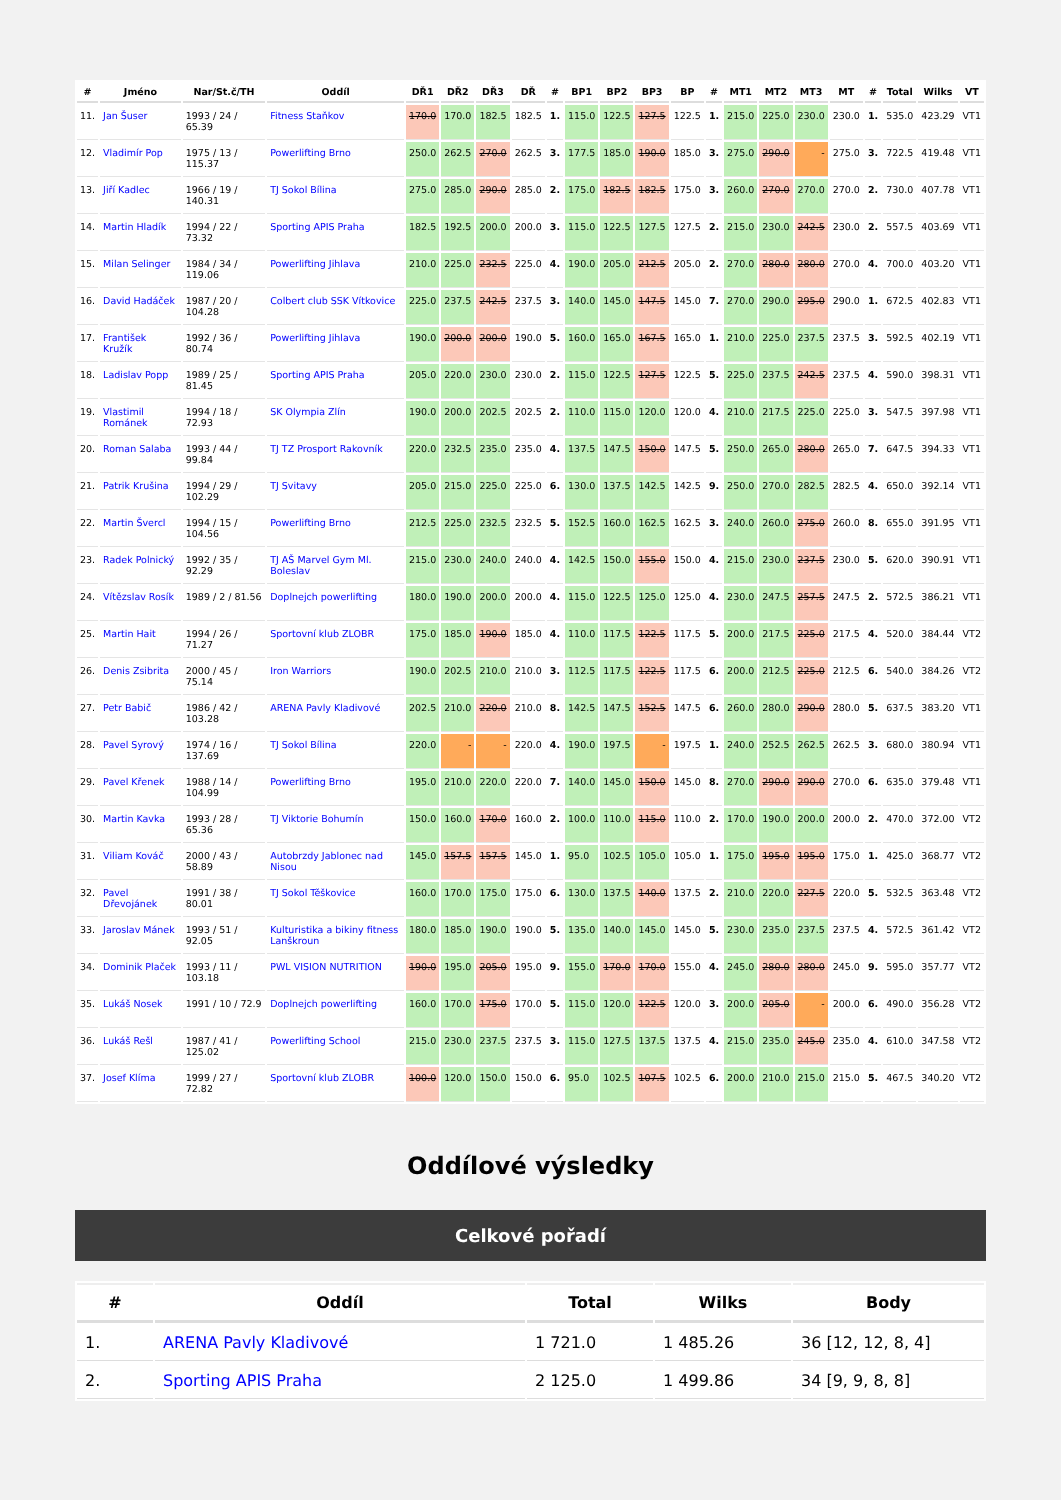| # | Jméno | Nar/St.č/TH | Oddíl | DŘ1 | DŘ2 | DŘ3 | DŘ | # | BP1 | BP2 | BP3 | BP | # | MT1 | MT2 | MT3 | MT | # | Total | Wilks | VT |
| --- | --- | --- | --- | --- | --- | --- | --- | --- | --- | --- | --- | --- | --- | --- | --- | --- | --- | --- | --- | --- | --- |
| 11. | Jan Šuser | 1993 / 24 / 65.39 | Fitness Staňkov | 170.0 | 170.0 | 182.5 | 182.5 | 1. | 115.0 | 122.5 | 127.5 | 122.5 | 1. | 215.0 | 225.0 | 230.0 | 230.0 | 1. | 535.0 | 423.29 | VT1 |
| 12. | Vladimír Pop | 1975 / 13 / 115.37 | Powerlifting Brno | 250.0 | 262.5 | 270.0 | 262.5 | 3. | 177.5 | 185.0 | 190.0 | 185.0 | 3. | 275.0 | 290.0 | - | 275.0 | 3. | 722.5 | 419.48 | VT1 |
| 13. | Jiří Kadlec | 1966 / 19 / 140.31 | TJ Sokol Bílina | 275.0 | 285.0 | 290.0 | 285.0 | 2. | 175.0 | 182.5 | 182.5 | 175.0 | 3. | 260.0 | 270.0 | 270.0 | 270.0 | 2. | 730.0 | 407.78 | VT1 |
| 14. | Martin Hladík | 1994 / 22 / 73.32 | Sporting APIS Praha | 182.5 | 192.5 | 200.0 | 200.0 | 3. | 115.0 | 122.5 | 127.5 | 127.5 | 2. | 215.0 | 230.0 | 242.5 | 230.0 | 2. | 557.5 | 403.69 | VT1 |
| 15. | Milan Selinger | 1984 / 34 / 119.06 | Powerlifting Jihlava | 210.0 | 225.0 | 232.5 | 225.0 | 4. | 190.0 | 205.0 | 212.5 | 205.0 | 2. | 270.0 | 280.0 | 280.0 | 270.0 | 4. | 700.0 | 403.20 | VT1 |
| 16. | David Hadáček | 1987 / 20 / 104.28 | Colbert club SSK Vítkovice | 225.0 | 237.5 | 242.5 | 237.5 | 3. | 140.0 | 145.0 | 147.5 | 145.0 | 7. | 270.0 | 290.0 | 295.0 | 290.0 | 1. | 672.5 | 402.83 | VT1 |
| 17. | František Kružík | 1992 / 36 / 80.74 | Powerlifting Jihlava | 190.0 | 200.0 | 200.0 | 190.0 | 5. | 160.0 | 165.0 | 167.5 | 165.0 | 1. | 210.0 | 225.0 | 237.5 | 237.5 | 3. | 592.5 | 402.19 | VT1 |
| 18. | Ladislav Popp | 1989 / 25 / 81.45 | Sporting APIS Praha | 205.0 | 220.0 | 230.0 | 230.0 | 2. | 115.0 | 122.5 | 127.5 | 122.5 | 5. | 225.0 | 237.5 | 242.5 | 237.5 | 4. | 590.0 | 398.31 | VT1 |
| 19. | Vlastimil Románek | 1994 / 18 / 72.93 | SK Olympia Zlín | 190.0 | 200.0 | 202.5 | 202.5 | 2. | 110.0 | 115.0 | 120.0 | 120.0 | 4. | 210.0 | 217.5 | 225.0 | 225.0 | 3. | 547.5 | 397.98 | VT1 |
| 20. | Roman Salaba | 1993 / 44 / 99.84 | TJ TZ Prosport Rakovník | 220.0 | 232.5 | 235.0 | 235.0 | 4. | 137.5 | 147.5 | 150.0 | 147.5 | 5. | 250.0 | 265.0 | 280.0 | 265.0 | 7. | 647.5 | 394.33 | VT1 |
| 21. | Patrik Krušina | 1994 / 29 / 102.29 | TJ Svitavy | 205.0 | 215.0 | 225.0 | 225.0 | 6. | 130.0 | 137.5 | 142.5 | 142.5 | 9. | 250.0 | 270.0 | 282.5 | 282.5 | 4. | 650.0 | 392.14 | VT1 |
| 22. | Martin Švercl | 1994 / 15 / 104.56 | Powerlifting Brno | 212.5 | 225.0 | 232.5 | 232.5 | 5. | 152.5 | 160.0 | 162.5 | 162.5 | 3. | 240.0 | 260.0 | 275.0 | 260.0 | 8. | 655.0 | 391.95 | VT1 |
| 23. | Radek Polnický | 1992 / 35 / 92.29 | TJ AŠ Marvel Gym Ml. Boleslav | 215.0 | 230.0 | 240.0 | 240.0 | 4. | 142.5 | 150.0 | 155.0 | 150.0 | 4. | 215.0 | 230.0 | 237.5 | 230.0 | 5. | 620.0 | 390.91 | VT1 |
| 24. | Vítězslav Rosík | 1989 / 2 / 81.56 | Doplnejch powerlifting | 180.0 | 190.0 | 200.0 | 200.0 | 4. | 115.0 | 122.5 | 125.0 | 125.0 | 4. | 230.0 | 247.5 | 257.5 | 247.5 | 2. | 572.5 | 386.21 | VT1 |
| 25. | Martin Hait | 1994 / 26 / 71.27 | Sportovní klub ZLOBR | 175.0 | 185.0 | 190.0 | 185.0 | 4. | 110.0 | 117.5 | 122.5 | 117.5 | 5. | 200.0 | 217.5 | 225.0 | 217.5 | 4. | 520.0 | 384.44 | VT2 |
| 26. | Denis Zsibrita | 2000 / 45 / 75.14 | Iron Warriors | 190.0 | 202.5 | 210.0 | 210.0 | 3. | 112.5 | 117.5 | 122.5 | 117.5 | 6. | 200.0 | 212.5 | 225.0 | 212.5 | 6. | 540.0 | 384.26 | VT2 |
| 27. | Petr Babič | 1986 / 42 / 103.28 | ARENA Pavly Kladivové | 202.5 | 210.0 | 220.0 | 210.0 | 8. | 142.5 | 147.5 | 152.5 | 147.5 | 6. | 260.0 | 280.0 | 290.0 | 280.0 | 5. | 637.5 | 383.20 | VT1 |
| 28. | Pavel Syrový | 1974 / 16 / 137.69 | TJ Sokol Bílina | 220.0 | - | - | 220.0 | 4. | 190.0 | 197.5 | - | 197.5 | 1. | 240.0 | 252.5 | 262.5 | 262.5 | 3. | 680.0 | 380.94 | VT1 |
| 29. | Pavel Křenek | 1988 / 14 / 104.99 | Powerlifting Brno | 195.0 | 210.0 | 220.0 | 220.0 | 7. | 140.0 | 145.0 | 150.0 | 145.0 | 8. | 270.0 | 290.0 | 290.0 | 270.0 | 6. | 635.0 | 379.48 | VT1 |
| 30. | Martin Kavka | 1993 / 28 / 65.36 | TJ Viktorie Bohumín | 150.0 | 160.0 | 170.0 | 160.0 | 2. | 100.0 | 110.0 | 115.0 | 110.0 | 2. | 170.0 | 190.0 | 200.0 | 200.0 | 2. | 470.0 | 372.00 | VT2 |
| 31. | Viliam Kováč | 2000 / 43 / 58.89 | Autobrzdy Jablonec nad Nisou | 145.0 | 157.5 | 157.5 | 145.0 | 1. | 95.0 | 102.5 | 105.0 | 105.0 | 1. | 175.0 | 195.0 | 195.0 | 175.0 | 1. | 425.0 | 368.77 | VT2 |
| 32. | Pavel Dřevojánek | 1991 / 38 / 80.01 | TJ Sokol Těškovice | 160.0 | 170.0 | 175.0 | 175.0 | 6. | 130.0 | 137.5 | 140.0 | 137.5 | 2. | 210.0 | 220.0 | 227.5 | 220.0 | 5. | 532.5 | 363.48 | VT2 |
| 33. | Jaroslav Mánek | 1993 / 51 / 92.05 | Kulturistika a bikiny fitness Lanškroun | 180.0 | 185.0 | 190.0 | 190.0 | 5. | 135.0 | 140.0 | 145.0 | 145.0 | 5. | 230.0 | 235.0 | 237.5 | 237.5 | 4. | 572.5 | 361.42 | VT2 |
| 34. | Dominik Plaček | 1993 / 11 / 103.18 | PWL VISION NUTRITION | 190.0 | 195.0 | 205.0 | 195.0 | 9. | 155.0 | 170.0 | 170.0 | 155.0 | 4. | 245.0 | 280.0 | 280.0 | 245.0 | 9. | 595.0 | 357.77 | VT2 |
| 35. | Lukáš Nosek | 1991 / 10 / 72.9 | Doplnejch powerlifting | 160.0 | 170.0 | 175.0 | 170.0 | 5. | 115.0 | 120.0 | 122.5 | 120.0 | 3. | 200.0 | 205.0 | - | 200.0 | 6. | 490.0 | 356.28 | VT2 |
| 36. | Lukáš Rešl | 1987 / 41 / 125.02 | Powerlifting School | 215.0 | 230.0 | 237.5 | 237.5 | 3. | 115.0 | 127.5 | 137.5 | 137.5 | 4. | 215.0 | 235.0 | 245.0 | 235.0 | 4. | 610.0 | 347.58 | VT2 |
| 37. | Josef Klíma | 1999 / 27 / 72.82 | Sportovní klub ZLOBR | 100.0 | 120.0 | 150.0 | 150.0 | 6. | 95.0 | 102.5 | 107.5 | 102.5 | 6. | 200.0 | 210.0 | 215.0 | 215.0 | 5. | 467.5 | 340.20 | VT2 |
Oddílové výsledky
Celkové pořadí
| # | Oddíl | Total | Wilks | Body |
| --- | --- | --- | --- | --- |
| 1. | ARENA Pavly Kladivové | 1 721.0 | 1 485.26 | 36 [12, 12, 8, 4] |
| 2. | Sporting APIS Praha | 2 125.0 | 1 499.86 | 34 [9, 9, 8, 8] |